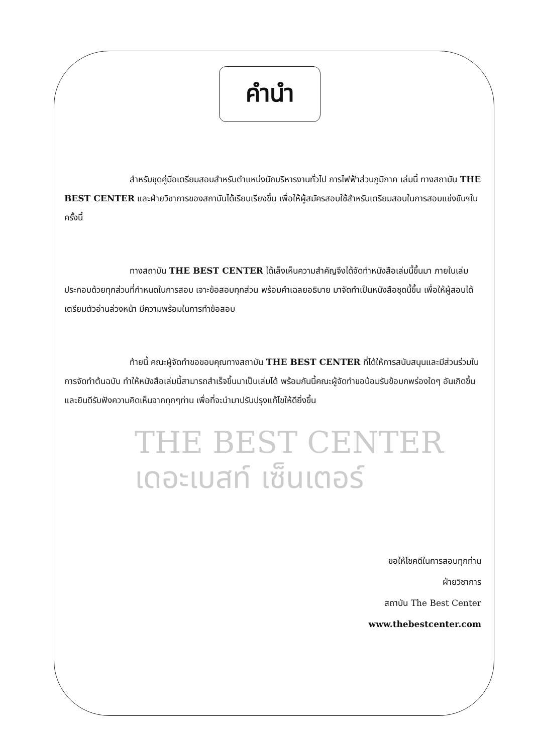คำนำ
สำหรับชุดคู่มือเตรียมสอบสำหรับตำแหน่งนักบริหารงานทั่วไป การไฟฟ้าส่วนภูมิภาค เล่มนี้ ทางสถาบัน THE BEST CENTER และฝ่ายวิชาการของสถาบันได้เรียบเรียงขึ้น เพื่อให้ผู้สมัครสอบใช้สำหรับเตรียมสอบในการสอบแข่งขันฯในครั้งนี้
ทางสถาบัน THE BEST CENTER ได้เล็งเห็นความสำคัญจึงได้จัดทำหนังสือเล่มนี้ขึ้นมา ภายในเล่มประกอบด้วยทุกส่วนที่กำหนดในการสอบ เจาะข้อสอบทุกส่วน พร้อมคำเฉลยอธิบาย มาจัดทำเป็นหนังสือชุดนี้ขึ้น เพื่อให้ผู้สอบได้เตรียมตัวอ่านล่วงหน้า มีความพร้อมในการทำข้อสอบ
ท้ายนี้ คณะผู้จัดทำขอขอบคุณทางสถาบัน THE BEST CENTER ที่ได้ให้การสนับสนุนและมีส่วนร่วมในการจัดทำต้นฉบับ ทำให้หนังสือเล่มนี้สามารถสำเร็จขึ้นมาเป็นเล่มได้ พร้อมกันนี้คณะผู้จัดทำขอน้อมรับข้อบกพร่องใดๆ อันเกิดขึ้นและยินดีรับฟังความคิดเห็นจากทุกๆท่าน เพื่อที่จะนำมาปรับปรุงแก้ไขให้ดียิ่งขึ้น
THE BEST CENTER
เดอะเบสท์ เซ็นเตอร์
ขอให้โชคดีในการสอบทุกท่าน
ฝ่ายวิชาการ
สถาบัน The Best Center
www.thebestcenter.com